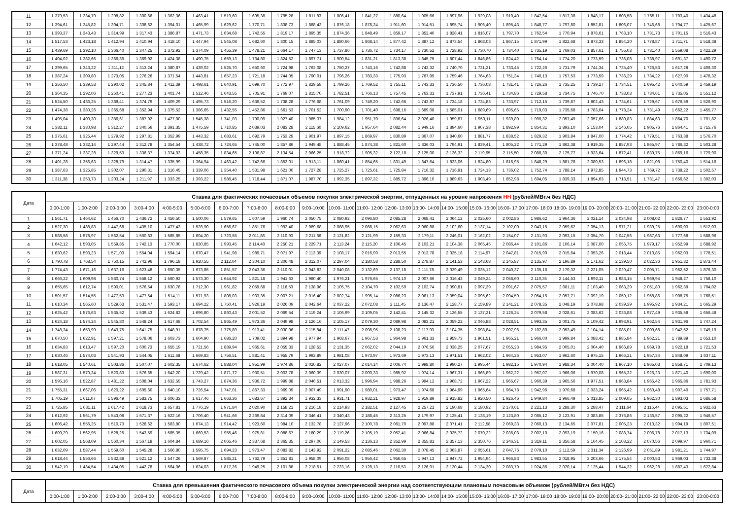| 11 | 1 379,53 | 1 334,79 | 1 298,82 | 1 300,66 | 1 362,36 | 1 463,41 | 1 519,60 | 1 695,38 | 1 795,28 | 1 811,83 | 1 806,41 | 1 841,27 | 1 880,64 | 1 905,66 | 1 897,96 | 1 929,08 | 1 910,40 | 1 847,54 | 1 817,38 | 1 848,17 | 1 808,58 | 1 765,11 | 1 703,40 | 1 434,48 |
| 12 | 1 394,61 | 1 345,82 | 1 304,71 | 1 308,62 | 1 394,01 | 1 465,99 | 1 629,62 | 1 770,71 | 1 838,73 | 1 888,43 | 1 876,18 | 1 878,24 | 1 911,60 | 1 914,51 | 1 895,74 | 1 906,40 | 1 895,43 | 1 848,77 | 1 797,80 | 1 852,81 | 1 806,07 | 1 746,68 | 1 704,77 | 1 425,67 |
| 13 | 1 393,37 | 1 343,43 | 1 314,99 | 1 317,43 | 1 386,87 | 1 471,73 | 1 634,68 | 1 742,55 | 1 819,17 | 1 895,35 | 1 874,36 | 1 848,49 | 1 859,17 | 1 852,40 | 1 828,41 | 1 816,07 | 1 797,70 | 1 762,54 | 1 770,94 | 1 878,61 | 1 763,10 | 1 731,73 | 1 701,15 | 1 516,43 |
| 14 | 1 517,53 | 1 423,18 | 1 412,94 | 1 410,94 | 1 418,10 | 1 447,94 | 1 545,08 | 1 682,60 | 1 800,15 | 1 885,03 | 1 880,66 | 1 868,14 | 1 877,42 | 1 887,12 | 1 873,54 | 1 868,03 | 1 867,15 | 1 871,99 | 1 822,68 | 1 873,33 | 1 854,20 | 1 778,87 | 1 711,71 | 1 518,38 |
| 15 | 1 439,69 | 1 392,10 | 1 366,40 | 1 347,25 | 1 372,92 | 1 374,09 | 1 455,39 | 1 478,21 | 1 664,17 | 1 747,13 | 1 737,86 | 1 736,72 | 1 734,17 | 1 730,52 | 1 728,92 | 1 730,70 | 1 734,40 | 1 735,19 | 1 769,03 | 1 857,61 | 1 755,03 | 1 731,40 | 1 559,08 | 1 422,29 |
| 16 | 1 404,02 | 1 382,66 | 1 366,39 | 1 369,92 | 1 424,38 | 1 490,75 | 1 659,13 | 1 734,80 | 1 824,52 | 1 897,71 | 1 900,54 | 1 831,21 | 1 813,38 | 1 845,75 | 1 807,44 | 1 846,86 | 1 824,42 | 1 754,14 | 1 774,20 | 1 773,59 | 1 736,08 | 1 738,97 | 1 691,37 | 1 490,72 |
| 17 | 1 399,65 | 1 343,22 | 1 311,12 | 1 313,24 | 1 380,87 | 1 439,02 | 1 525,70 | 1 650,60 | 1 724,98 | 1 762,08 | 1 750,27 | 1 743,16 | 1 742,88 | 1 742,32 | 1 740,70 | 1 731,21 | 1 733,45 | 1 722,26 | 1 731,79 | 1 744,34 | 1 735,40 | 1 726,53 | 1 617,28 | 1 406,30 |
| 18 | 1 387,24 | 1 309,80 | 1 273,05 | 1 276,26 | 1 371,54 | 1 443,81 | 1 657,23 | 1 721,18 | 1 744,05 | 1 790,01 | 1 796,26 | 1 783,33 | 1 775,93 | 1 767,99 | 1 759,46 | 1 764,63 | 1 751,34 | 1 740,13 | 1 757,53 | 1 773,59 | 1 736,29 | 1 734,22 | 1 627,90 | 1 478,32 |
| 19 | 1 356,50 | 1 339,53 | 1 290,02 | 1 345,84 | 1 411,39 | 1 498,61 | 1 640,91 | 1 699,70 | 1 772,97 | 1 829,58 | 1 799,26 | 1 769,52 | 1 755,11 | 1 743,33 | 1 736,50 | 1 736,08 | 1 731,41 | 1 726,26 | 1 735,25 | 1 739,27 | 1 734,51 | 1 695,42 | 1 640,59 | 1 459,19 |
| 20 | 1 364,35 | 1 292,06 | 1 250,41 | 1 277,23 | 1 401,74 | 1 512,46 | 1 643,55 | 1 705,91 | 1 769,07 | 1 815,70 | 1 782,51 | 1 766,13 | 1 757,45 | 1 763,31 | 1 737,91 | 1 736,41 | 1 734,86 | 1 729,58 | 1 734,75 | 1 746,70 | 1 733,03 | 1 734,61 | 1 735,05 | 1 551,12 |
| 21 | 1 524,50 | 1 436,25 | 1 389,41 | 1 374,79 | 1 409,29 | 1 495,73 | 1 516,20 | 1 636,52 | 1 738,28 | 1 776,68 | 1 761,09 | 1 749,20 | 1 742,66 | 1 743,87 | 1 734,18 | 1 734,83 | 1 733,97 | 1 712,15 | 1 739,87 | 1 802,43 | 1 734,61 | 1 729,67 | 1 676,59 | 1 526,90 |
| 22 | 1 474,38 | 1 380,26 | 1 365,68 | 1 352,94 | 1 375,52 | 1 386,65 | 1 432,55 | 1 452,86 | 1 661,53 | 1 701,52 | 1 700,90 | 1 701,40 | 1 698,16 | 1 689,08 | 1 685,01 | 1 689,69 | 1 695,65 | 1 719,03 | 1 735,68 | 1 783,04 | 1 778,24 | 1 731,49 | 1 662,22 | 1 455,77 |
| 23 | 1 495,04 | 1 400,30 | 1 386,61 | 1 387,92 | 1 427,00 | 1 545,38 | 1 741,03 | 1 790,09 | 1 927,40 | 1 985,37 | 1 984,12 | 1 951,70 | 1 896,64 | 2 026,40 | 1 959,87 | 1 950,11 | 1 939,80 | 1 990,32 | 2 057,49 | 2 057,66 | 1 880,83 | 1 884,63 | 1 864,70 | 1 701,82 |
| 24 | 1 382,11 | 1 330,98 | 1 312,27 | 1 340,56 | 1 391,35 | 1 475,59 | 1 710,85 | 2 039,03 | 2 083,28 | 2 115,60 | 2 109,62 | 1 957,64 | 2 082,44 | 1 949,16 | 1 894,60 | 1 907,38 | 1 892,99 | 1 854,31 | 1 893,10 | 2 153,04 | 2 146,05 | 1 905,76 | 1 864,41 | 1 715,76 |
| 25 | 1 375,61 | 1 325,44 | 1 279,92 | 1 297,81 | 1 352,99 | 1 443,32 | 1 683,61 | 1 692,79 | 1 753,29 | 1 901,97 | 1 897,15 | 1 869,97 | 1 830,89 | 1 867,07 | 1 840,60 | 1 881,77 | 1 838,52 | 1 829,32 | 1 903,84 | 1 847,00 | 1 774,42 | 1 779,51 | 1 763,38 | 1 576,70 |
| 26 | 1 378,48 | 1 332,14 | 1 297,44 | 1 312,78 | 1 354,54 | 1 438,72 | 1 724,65 | 1 745,00 | 1 857,86 | 1 949,48 | 1 888,45 | 1 874,38 | 1 821,60 | 1 836,03 | 1 794,91 | 1 839,41 | 1 805,22 | 1 771,29 | 1 862,38 | 1 919,35 | 1 857,93 | 1 865,97 | 1 786,32 | 1 503,28 |
| 27 | 1 371,24 | 1 337,28 | 1 329,53 | 1 336,37 | 1 374,03 | 1 458,35 | 1 834,65 | 2 106,87 | 2 134,54 | 2 066,25 | 1 918,72 | 1 905,32 | 2 122,18 | 2 125,00 | 2 126,32 | 2 119,95 | 2 115,50 | 2 088,30 | 2 125,77 | 1 933,64 | 1 872,41 | 1 839,75 | 1 869,16 | 1 729,90 |
| 28 | 1 401,28 | 1 356,63 | 1 328,79 | 1 314,47 | 1 335,99 | 1 364,94 | 1 463,42 | 1 742,66 | 1 853,01 | 1 913,11 | 1 860,41 | 1 854,65 | 1 831,49 | 1 847,64 | 1 833,06 | 1 824,80 | 1 816,95 | 1 848,29 | 1 881,78 | 2 080,53 | 1 896,18 | 1 821,08 | 1 750,40 | 1 514,16 |
| 29 | 1 387,63 | 1 325,85 | 1 302,07 | 1 290,31 | 1 316,45 | 1 339,06 | 1 354,40 | 1 531,98 | 1 621,00 | 1 727,28 | 1 725,27 | 1 725,61 | 1 725,84 | 1 716,32 | 1 716,91 | 1 724,13 | 1 736,02 | 1 752,74 | 1 788,14 | 1 972,85 | 1 944,73 | 1 769,72 | 1 738,22 | 1 502,57 |
| 30 | 1 311,38 | 1 253,73 | 1 203,24 | 1 211,97 | 1 333,25 | 1 393,22 | 1 586,45 | 1 718,44 | 1 871,07 | 1 987,70 | 1 992,35 | 1 897,32 | 1 885,72 | 1 896,10 | 1 889,63 | 1 903,49 | 1 852,98 | 1 694,05 | 1 839,33 | 1 894,63 | 1 713,51 | 1 731,47 | 1 656,62 | 1 392,03 |
| Дата | Ставка для фактических почасовых объемов покупки электрической энергии, отпущенных на уровне напряжения НН (рублей/МВт.ч без НДС) | | | | | | | | | | | | | | | | | | | | | | | |
| --- | --- | --- | --- | --- | --- | --- | --- | --- | --- | --- | --- | --- | --- | --- | --- | --- | --- | --- | --- | --- | --- | --- | --- | --- |
| | 0:00-1:00 | 1:00-2:00 | 2:00-3:00 | 3:00-4:00 | 4:00-5:00 | 5:00-6:00 | 6:00-7:00 | 7:00-8:00 | 8:00-9:00 | 9:00-10:00 | 10:00- 11:00 | 11:00- 12:00 | 12:00- 13:00 | 13:00- 14:00 | 14:00- 15:00 | 15:00- 16:00 | 16:00- 17:00 | 17:00- 18:00 | 18:00- 19:00 | 19:00- 20:00 | 20:00- 21:00 | 21:00- 22:00 | 22:00- 23:00 | 23:00-0:00 |
| 1 | 1 561,71 | 1 464,62 | 1 456,70 | 1 436,72 | 1 456,50 | 1 500,06 | 1 579,65 | 1 607,59 | 1 960,74 | 2 050,75 | 2 080,92 | 2 096,80 | 2 085,28 | 2 068,41 | 2 064,12 | 2 025,60 | 2 002,86 | 1 986,62 | 1 964,36 | 2 021,14 | 2 034,98 | 2 008,02 | 1 826,77 | 1 553,92 |
| 2 | 1 527,30 | 1 488,83 | 1 447,68 | 1 435,10 | 1 477,43 | 1 528,90 | 1 656,67 | 1 851,76 | 1 992,40 | 2 089,68 | 2 088,95 | 2 088,15 | 2 062,63 | 2 060,88 | 2 102,60 | 2 137,14 | 2 102,00 | 2 043,15 | 2 059,62 | 2 054,13 | 1 971,21 | 1 939,25 | 1 690,03 | 1 512,03 |
| 3 | 1 588,58 | 1 578,97 | 1 562,54 | 1 560,83 | 1 585,85 | 1 604,20 | 1 723,55 | 2 011,86 | 2 110,90 | 2 211,66 | 2 121,82 | 2 121,99 | 2 159,33 | 2 179,11 | 2 246,01 | 2 162,02 | 2 154,07 | 2 131,93 | 2 093,15 | 2 054,70 | 2 047,56 | 1 987,63 | 1 777,68 | 1 588,96 |
| 4 | 1 642,12 | 1 593,05 | 1 559,85 | 1 742,13 | 1 770,00 | 1 830,85 | 1 993,45 | 2 114,48 | 2 250,21 | 2 229,71 | 2 113,24 | 2 115,20 | 2 106,45 | 2 103,21 | 2 104,38 | 2 065,45 | 2 086,44 | 2 101,86 | 2 106,14 | 2 087,00 | 2 056,75 | 1 979,17 | 1 952,99 | 1 688,92 |
| 5 | 1 630,62 | 1 593,23 | 1 571,03 | 1 554,04 | 1 594,14 | 1 670,47 | 1 941,98 | 1 989,71 | 2 071,97 | 2 113,39 | 2 108,17 | 2 016,99 | 2 013,55 | 2 013,78 | 2 025,18 | 2 114,97 | 2 047,81 | 2 015,90 | 2 015,64 | 2 053,26 | 2 018,44 | 2 010,85 | 1 962,03 | 1 778,51 |
| 6 | 1 790,78 | 1 768,54 | 1 750,15 | 1 742,96 | 1 796,18 | 1 920,55 | 2 112,04 | 2 304,10 | 2 306,48 | 2 312,07 | 2 297,04 | 2 180,58 | 2 288,50 | 2 278,87 | 2 141,53 | 2 143,68 | 2 145,87 | 2 135,97 | 2 196,89 | 2 171,62 | 2 139,50 | 2 022,36 | 1 951,32 | 1 873,44 |
| 7 | 1 774,43 | 1 671,16 | 1 637,16 | 1 623,48 | 1 650,35 | 1 673,85 | 1 851,57 | 2 043,36 | 2 110,01 | 2 043,82 | 2 040,08 | 2 132,69 | 2 137,18 | 2 111,78 | 2 039,49 | 2 035,12 | 2 040,37 | 2 135,16 | 2 170,32 | 2 221,05 | 2 020,47 | 2 005,71 | 1 962,52 | 1 876,30 |
| 8 | 1 666,22 | 1 609,98 | 1 580,74 | 1 558,12 | 1 560,92 | 1 573,30 | 1 644,92 | 1 821,18 | 1 941,63 | 1 980,40 | 1 976,21 | 1 976,65 | 1 974,10 | 2 007,66 | 2 016,43 | 2 049,24 | 2 058,60 | 2 110,35 | 2 144,53 | 1 992,11 | 1 983,15 | 1 969,94 | 1 948,27 | 1 758,10 |
| 9 | 1 655,65 | 1 612,74 | 1 590,01 | 1 576,54 | 1 630,78 | 1 712,30 | 1 961,82 | 2 059,68 | 2 116,50 | 2 138,96 | 2 105,75 | 2 104,70 | 2 102,59 | 2 102,74 | 2 090,81 | 2 097,39 | 2 091,67 | 2 075,57 | 2 081,11 | 2 103,40 | 2 063,29 | 2 051,80 | 1 962,39 | 1 704,02 |
| 10 | 1 501,57 | 1 514,55 | 1 477,53 | 1 477,54 | 1 514,11 | 1 571,93 | 1 808,03 | 1 933,35 | 2 007,21 | 2 016,40 | 2 002,74 | 1 995,14 | 2 086,23 | 2 061,13 | 2 059,04 | 2 095,62 | 2 094,59 | 2 054,15 | 2 057,71 | 2 092,19 | 2 059,12 | 1 958,86 | 1 908,75 | 1 768,51 |
| 11 | 1 610,34 | 1 565,60 | 1 529,63 | 1 531,47 | 1 593,17 | 1 694,22 | 1 750,41 | 1 926,19 | 2 026,09 | 2 042,64 | 2 037,22 | 2 072,08 | 2 111,45 | 2 136,47 | 2 128,77 | 2 159,89 | 2 141,21 | 2 078,35 | 2 048,19 | 2 078,98 | 2 039,39 | 1 995,92 | 1 934,21 | 1 665,29 |
| 12 | 1 625,42 | 1 576,63 | 1 535,52 | 1 539,43 | 1 624,82 | 1 696,80 | 1 860,43 | 2 001,52 | 2 069,54 | 2 119,24 | 2 106,99 | 2 109,05 | 2 142,41 | 2 145,32 | 2 126,55 | 2 137,21 | 2 126,24 | 2 079,58 | 2 028,61 | 2 083,62 | 2 036,88 | 1 977,49 | 1 935,58 | 1 656,48 |
| 13 | 1 624,18 | 1 574,24 | 1 545,80 | 1 548,24 | 1 617,68 | 1 702,54 | 1 865,49 | 1 973,36 | 2 049,98 | 2 126,16 | 2 105,17 | 2 079,30 | 2 089,98 | 2 083,21 | 2 059,22 | 2 046,88 | 2 028,51 | 1 993,35 | 2 001,75 | 2 109,42 | 1 993,91 | 1 962,54 | 1 931,96 | 1 747,24 |
| 14 | 1 748,34 | 1 653,99 | 1 643,75 | 1 641,75 | 1 648,91 | 1 678,75 | 1 775,89 | 1 913,41 | 2 030,96 | 2 115,84 | 2 111,47 | 2 098,95 | 2 108,23 | 2 117,93 | 2 104,35 | 2 098,84 | 2 097,96 | 2 102,80 | 2 053,49 | 2 104,14 | 2 085,01 | 2 009,68 | 1 942,52 | 1 749,19 |
| 15 | 1 670,50 | 1 622,91 | 1 597,21 | 1 578,06 | 1 603,73 | 1 604,90 | 1 686,20 | 1 709,02 | 1 894,98 | 1 977,94 | 1 968,67 | 1 967,53 | 1 964,98 | 1 961,33 | 1 959,73 | 1 961,51 | 1 965,21 | 1 966,00 | 1 999,84 | 2 088,42 | 1 985,84 | 1 962,21 | 1 789,89 | 1 653,10 |
| 16 | 1 634,83 | 1 613,47 | 1 597,20 | 1 600,73 | 1 655,19 | 1 721,56 | 1 889,94 | 1 965,61 | 2 055,33 | 2 128,52 | 2 131,35 | 2 062,02 | 2 044,19 | 2 076,56 | 2 038,25 | 2 077,67 | 2 055,23 | 1 984,95 | 2 005,01 | 2 004,40 | 1 966,89 | 1 969,78 | 1 922,18 | 1 721,53 |
| 17 | 1 630,46 | 1 574,03 | 1 541,93 | 1 544,05 | 1 611,68 | 1 669,83 | 1 756,51 | 1 881,41 | 1 955,79 | 1 992,89 | 1 981,08 | 1 973,97 | 1 973,69 | 1 973,13 | 1 971,51 | 1 962,02 | 1 964,26 | 1 953,07 | 1 962,60 | 1 975,15 | 1 966,21 | 1 957,34 | 1 848,09 | 1 637,11 |
| 18 | 1 618,05 | 1 540,61 | 1 503,86 | 1 507,07 | 1 602,35 | 1 674,62 | 1 888,04 | 1 951,99 | 1 974,86 | 2 020,82 | 2 027,07 | 2 014,14 | 2 006,74 | 1 998,80 | 1 990,27 | 1 995,44 | 1 982,15 | 1 970,94 | 1 988,34 | 2 004,40 | 1 967,10 | 1 965,03 | 1 858,71 | 1 709,13 |
| 19 | 1 587,31 | 1 570,34 | 1 520,83 | 1 576,65 | 1 642,20 | 1 729,42 | 1 871,72 | 1 930,51 | 2 003,78 | 2 060,39 | 2 030,07 | 2 000,33 | 1 985,92 | 1 974,14 | 1 967,31 | 1 966,89 | 1 962,22 | 1 957,07 | 1 966,06 | 1 970,08 | 1 965,32 | 1 926,23 | 1 871,40 | 1 690,00 |
| 20 | 1 595,16 | 1 522,87 | 1 481,22 | 1 508,04 | 1 632,55 | 1 743,27 | 1 874,36 | 1 936,72 | 1 999,88 | 2 046,51 | 2 013,32 | 1 996,94 | 1 988,26 | 1 994,12 | 1 968,72 | 1 967,22 | 1 965,67 | 1 960,39 | 1 965,56 | 1 977,51 | 1 963,84 | 1 965,42 | 1 965,86 | 1 781,93 |
| 21 | 1 755,31 | 1 667,06 | 1 620,22 | 1 605,60 | 1 640,10 | 1 726,54 | 1 747,01 | 1 867,33 | 1 969,09 | 2 007,49 | 1 991,90 | 1 980,01 | 1 973,47 | 1 974,68 | 1 964,99 | 1 965,64 | 1 964,78 | 1 942,96 | 1 970,68 | 2 033,24 | 1 965,42 | 1 960,48 | 1 907,40 | 1 757,71 |
| 22 | 1 705,19 | 1 611,07 | 1 596,49 | 1 583,75 | 1 606,33 | 1 617,46 | 1 663,36 | 1 683,67 | 1 892,34 | 1 932,33 | 1 931,71 | 1 932,21 | 1 928,97 | 1 919,89 | 1 915,82 | 1 920,50 | 1 926,46 | 1 949,84 | 1 966,49 | 2 013,85 | 2 009,05 | 1 962,30 | 1 893,03 | 1 686,58 |
| 23 | 1 725,85 | 1 631,11 | 1 617,42 | 1 618,73 | 1 657,81 | 1 776,19 | 1 971,84 | 2 020,90 | 2 158,21 | 2 216,18 | 2 214,93 | 2 182,51 | 2 127,45 | 2 257,21 | 2 190,68 | 2 180,92 | 2 170,61 | 2 221,13 | 2 288,30 | 2 288,47 | 2 111,64 | 2 115,44 | 2 095,51 | 1 932,63 |
| 24 | 1 612,92 | 1 561,79 | 1 543,08 | 1 571,37 | 1 622,16 | 1 706,40 | 1 941,66 | 2 269,84 | 2 314,09 | 2 346,41 | 2 340,43 | 2 188,45 | 2 313,25 | 2 179,97 | 2 125,41 | 2 138,19 | 2 123,80 | 2 085,12 | 2 123,91 | 2 383,85 | 2 376,86 | 2 136,57 | 2 095,22 | 1 946,57 |
| 25 | 1 606,42 | 1 556,25 | 1 510,73 | 1 528,62 | 1 583,80 | 1 674,13 | 1 914,42 | 1 923,60 | 1 984,10 | 2 132,78 | 2 127,96 | 2 100,78 | 2 061,70 | 2 097,88 | 2 071,41 | 2 112,58 | 2 069,33 | 2 060,13 | 2 134,65 | 2 077,81 | 2 005,23 | 2 010,32 | 1 994,19 | 1 807,51 |
| 26 | 1 609,29 | 1 562,95 | 1 528,25 | 1 543,59 | 1 585,35 | 1 669,53 | 1 955,46 | 1 975,81 | 2 088,67 | 2 180,29 | 2 119,26 | 2 105,19 | 2 052,41 | 2 066,84 | 2 025,72 | 2 070,22 | 2 036,03 | 2 002,10 | 2 093,19 | 2 150,16 | 2 088,74 | 2 096,78 | 2 017,13 | 1 734,09 |
| 27 | 1 602,05 | 1 568,09 | 1 560,34 | 1 567,18 | 1 604,84 | 1 689,16 | 2 065,46 | 2 337,68 | 2 365,35 | 2 297,06 | 2 149,53 | 2 136,13 | 2 352,99 | 2 355,81 | 2 357,13 | 2 350,76 | 2 346,31 | 2 319,11 | 2 356,58 | 2 164,45 | 2 103,22 | 2 070,56 | 2 099,97 | 1 960,71 |
| 28 | 1 632,09 | 1 587,44 | 1 559,60 | 1 545,28 | 1 566,80 | 1 595,75 | 1 694,23 | 1 973,47 | 2 083,82 | 2 143,92 | 2 091,22 | 2 085,46 | 2 062,30 | 2 078,45 | 2 063,87 | 2 055,61 | 2 047,76 | 2 079,10 | 2 112,59 | 2 311,34 | 2 126,99 | 2 051,89 | 1 981,21 | 1 744,97 |
| 29 | 1 618,44 | 1 556,66 | 1 532,88 | 1 521,12 | 1 547,26 | 1 569,87 | 1 585,21 | 1 762,79 | 1 851,81 | 1 958,09 | 1 956,08 | 1 956,42 | 1 956,65 | 1 947,13 | 1 947,72 | 1 954,94 | 1 966,83 | 1 983,55 | 2 018,95 | 2 203,66 | 2 175,54 | 2 000,53 | 1 969,03 | 1 733,38 |
| 30 | 1 542,19 | 1 484,54 | 1 434,05 | 1 442,78 | 1 564,06 | 1 624,03 | 1 817,26 | 1 949,25 | 2 101,88 | 2 218,51 | 2 223,16 | 2 128,13 | 2 116,53 | 2 126,91 | 2 120,44 | 2 134,30 | 2 083,79 | 1 924,86 | 2 070,14 | 2 125,44 | 1 944,32 | 1 962,28 | 1 887,43 | 1 622,84 |
| Дата | Ставка для превышения фактического почасового объема покупки электрической энергии над соответствующим плановым почасовым объемом (рублей/МВт.ч без НДС) | | | | | | | | | | | | | | | | | | | | | | | |
| --- | --- | --- | --- | --- | --- | --- | --- | --- | --- | --- | --- | --- | --- | --- | --- | --- | --- | --- | --- | --- | --- | --- | --- | --- |
| | 0:00-1:00 | 1:00-2:00 | 2:00-3:00 | 3:00-4:00 | 4:00-5:00 | 5:00-6:00 | 6:00-7:00 | 7:00-8:00 | 8:00-9:00 | 9:00-10:00 | 10:00- 11:00 | 11:00- 12:00 | 12:00- 13:00 | 13:00- 14:00 | 14:00- 15:00 | 15:00- 16:00 | 16:00- 17:00 | 17:00- 18:00 | 18:00- 19:00 | 19:00- 20:00 | 20:00- 21:00 | 21:00- 22:00 | 22:00- 23:00 | 23:00-0:00 |